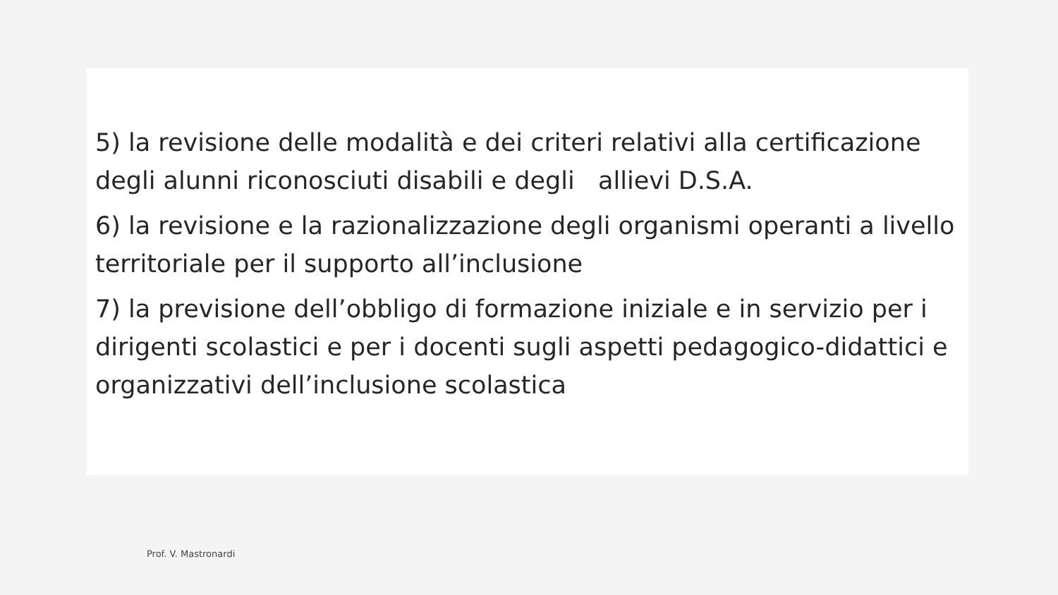5) la revisione delle modalità e dei criteri relativi alla certificazione degli alunni riconosciuti disabili e degli allievi D.S.A.
6) la revisione e la razionalizzazione degli organismi operanti a livello territoriale per il supporto all’inclusione
7) la previsione dell’obbligo di formazione iniziale e in servizio per i dirigenti scolastici e per i docenti sugli aspetti pedagogico-didattici e organizzativi dell’inclusione scolastica
Prof. V. Mastronardi